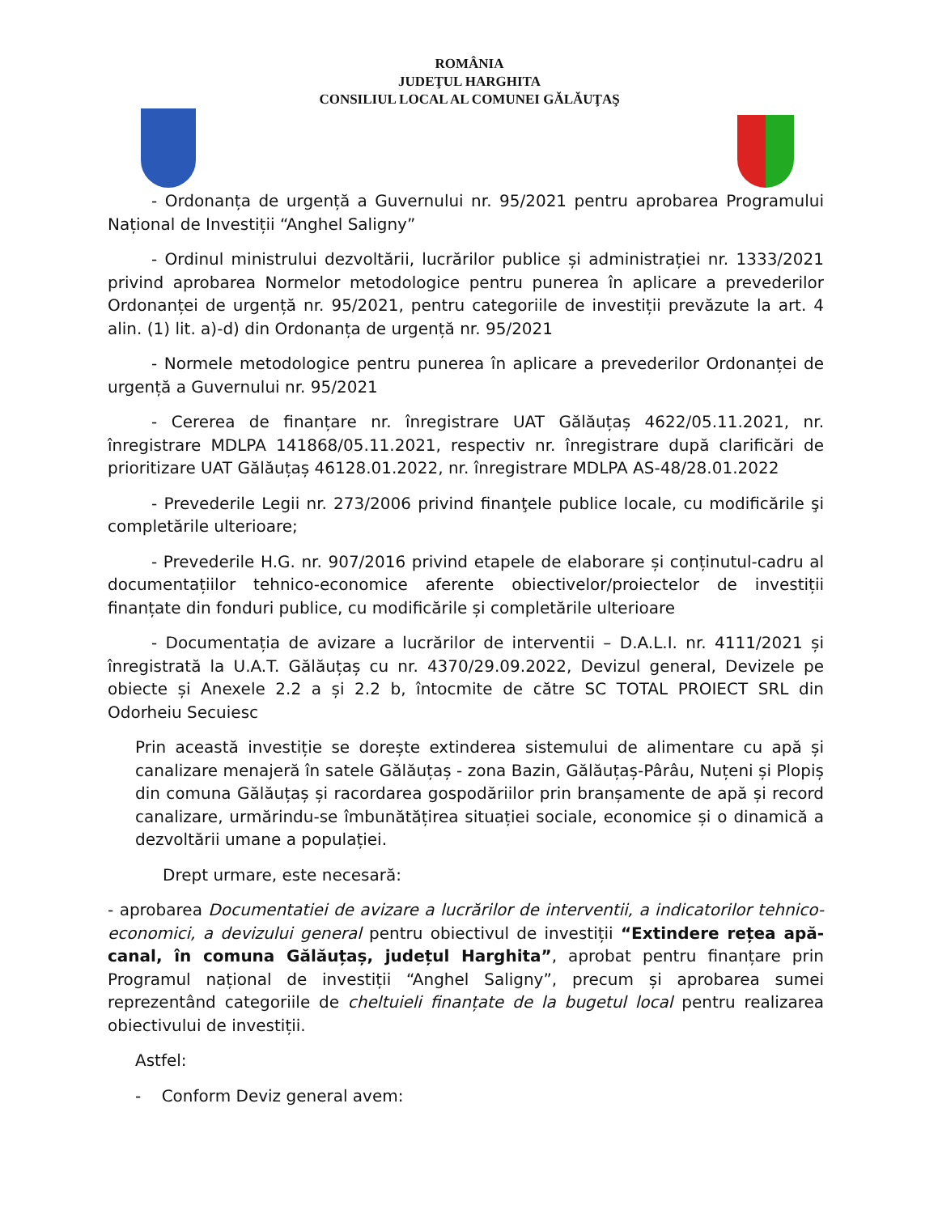ROMÂNIA
JUDEŢUL HARGHITA
CONSILIUL LOCAL AL COMUNEI GĂLĂUŢAŞ
- Ordonanța de urgență a Guvernului nr. 95/2021 pentru aprobarea Programului Național de Investiții “Anghel Saligny”
- Ordinul ministrului dezvoltării, lucrărilor publice și administrației nr. 1333/2021 privind aprobarea Normelor metodologice pentru punerea în aplicare a prevederilor Ordonanței de urgență nr. 95/2021, pentru categoriile de investiții prevăzute la art. 4 alin. (1) lit. a)-d) din Ordonanța de urgență nr. 95/2021
- Normele metodologice pentru punerea în aplicare a prevederilor Ordonanței de urgență a Guvernului nr. 95/2021
- Cererea de finanțare nr. înregistrare UAT Gălăuțaș 4622/05.11.2021, nr. înregistrare MDLPA 141868/05.11.2021, respectiv nr. înregistrare după clarificări de prioritizare UAT Gălăuțaș 46128.01.2022, nr. înregistrare MDLPA AS-48/28.01.2022
- Prevederile Legii nr. 273/2006 privind finanţele publice locale, cu modificările şi completările ulterioare;
- Prevederile H.G. nr. 907/2016 privind etapele de elaborare și conținutul-cadru al documentațiilor tehnico-economice aferente obiectivelor/proiectelor de investiții finanțate din fonduri publice, cu modificările și completările ulterioare
- Documentația de avizare a lucrărilor de interventii – D.A.L.I. nr. 4111/2021 și înregistrată la U.A.T. Gălăuțaș cu nr. 4370/29.09.2022, Devizul general, Devizele pe obiecte și Anexele 2.2 a și 2.2 b, întocmite de către SC TOTAL PROIECT SRL din Odorheiu Secuiesc
Prin această investiție se dorește extinderea sistemului de alimentare cu apă și canalizare menajeră în satele Gălăuțaș - zona Bazin, Gălăuțaș-Pârâu, Nuțeni și Plopiș din comuna Gălăuțaș și racordarea gospodăriilor prin branșamente de apă și record canalizare, urmărindu-se îmbunătățirea situației sociale, economice și o dinamică a dezvoltării umane a populației.
Drept urmare, este necesară:
- aprobarea Documentatiei de avizare a lucrărilor de interventii, a indicatorilor tehnico-economici, a devizului general pentru obiectivul de investiții “Extindere rețea apă-canal, în comuna Gălăuțaș, județul Harghita”, aprobat pentru finanțare prin Programul național de investiții “Anghel Saligny”, precum și aprobarea sumei reprezentând categoriile de cheltuieli finanțate de la bugetul local pentru realizarea obiectivului de investiții.
Astfel:
- Conform Deviz general avem: